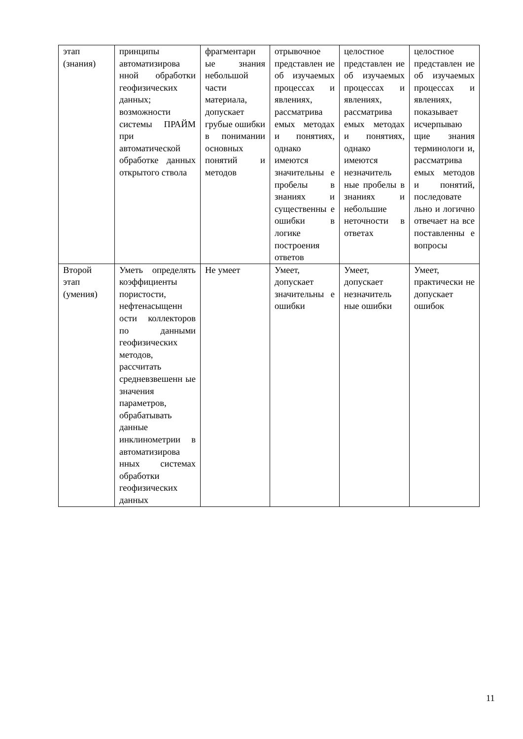| этап (знания) | принципы автоматизирова нной обработки геофизических данных; возможности системы ПРАЙМ при автоматической обработке данных открытого ствола | фрагментарн ые знания небольшой части материала, допускает грубые ошибки в понимании основных понятий и методов | отрывочное представлен ие об изучаемых процессах и явлениях, рассматрива емых методах и понятиях, однако имеются значительны е пробелы в знаниях и существенны е ошибки в логике построения ответов | целостное представлен ие об изучаемых процессах и явлениях, рассматрива емых методах и понятиях, однако имеются незначитель ные пробелы в знаниях и небольшие неточности в ответах | целостное представлен ие об изучаемых процессах и явлениях, показывает исчерпываю щие знания терминологи и, рассматрива емых методов и понятий, последовате льно и логично отвечает на все поставленны е вопросы |
| Второй этап (умения) | Уметь определять коэффициенты пористости, нефтенасыщенн ости коллекторов по данными геофизических методов, рассчитать средневзвешенн ые значения параметров, обрабатывать данные инклинометрии в автоматизирова нных системах обработки геофизических данных | Не умеет | Умеет, допускает значительны е ошибки | Умеет, допускает незначитель ные ошибки | Умеет, практически не допускает ошибок |
11